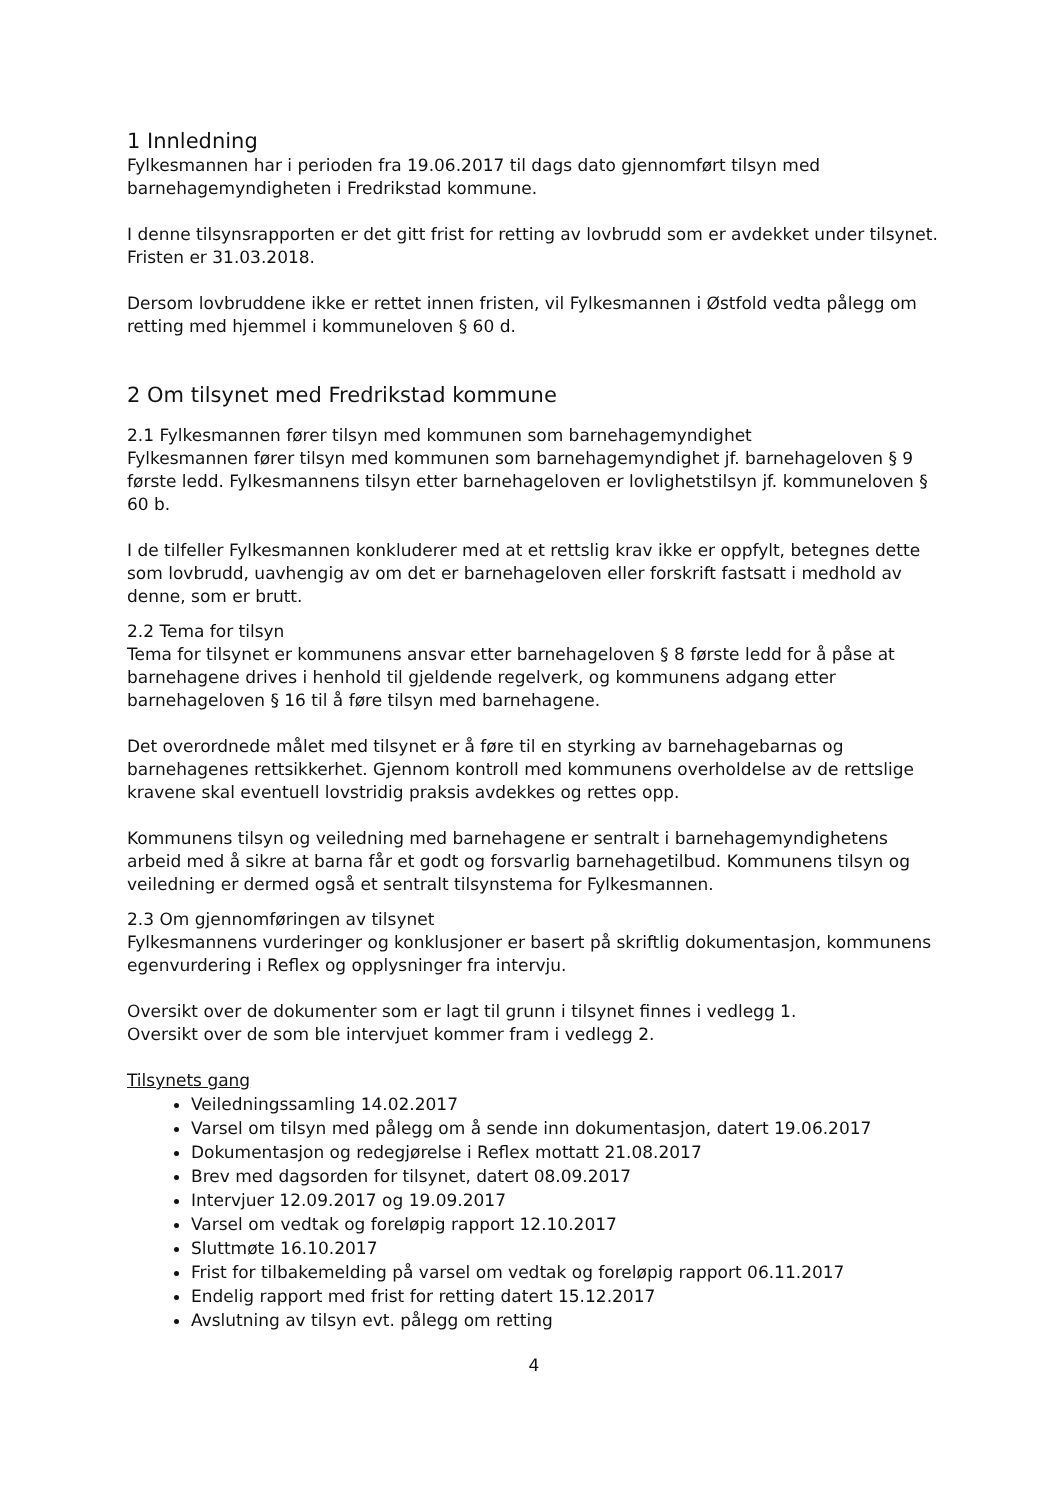1 Innledning
Fylkesmannen har i perioden fra 19.06.2017 til dags dato gjennomført tilsyn med barnehagemyndigheten i Fredrikstad kommune.
I denne tilsynsrapporten er det gitt frist for retting av lovbrudd som er avdekket under tilsynet. Fristen er 31.03.2018.
Dersom lovbruddene ikke er rettet innen fristen, vil Fylkesmannen i Østfold vedta pålegg om retting med hjemmel i kommuneloven § 60 d.
2 Om tilsynet med Fredrikstad kommune
2.1 Fylkesmannen fører tilsyn med kommunen som barnehagemyndighet
Fylkesmannen fører tilsyn med kommunen som barnehagemyndighet jf. barnehageloven § 9 første ledd. Fylkesmannens tilsyn etter barnehageloven er lovlighetstilsyn jf. kommuneloven § 60 b.
I de tilfeller Fylkesmannen konkluderer med at et rettslig krav ikke er oppfylt, betegnes dette som lovbrudd, uavhengig av om det er barnehageloven eller forskrift fastsatt i medhold av denne, som er brutt.
2.2 Tema for tilsyn
Tema for tilsynet er kommunens ansvar etter barnehageloven § 8 første ledd for å påse at barnehagene drives i henhold til gjeldende regelverk, og kommunens adgang etter barnehageloven § 16 til å føre tilsyn med barnehagene.
Det overordnede målet med tilsynet er å føre til en styrking av barnehagebarnas og barnehagenes rettsikkerhet. Gjennom kontroll med kommunens overholdelse av de rettslige kravene skal eventuell lovstridig praksis avdekkes og rettes opp.
Kommunens tilsyn og veiledning med barnehagene er sentralt i barnehagemyndighetens arbeid med å sikre at barna får et godt og forsvarlig barnehagetilbud. Kommunens tilsyn og veiledning er dermed også et sentralt tilsynstema for Fylkesmannen.
2.3 Om gjennomføringen av tilsynet
Fylkesmannens vurderinger og konklusjoner er basert på skriftlig dokumentasjon, kommunens egenvurdering i Reflex og opplysninger fra intervju.
Oversikt over de dokumenter som er lagt til grunn i tilsynet finnes i vedlegg 1.
Oversikt over de som ble intervjuet kommer fram i vedlegg 2.
Tilsynets gang
Veiledningssamling 14.02.2017
Varsel om tilsyn med pålegg om å sende inn dokumentasjon, datert 19.06.2017
Dokumentasjon og redegjørelse i Reflex mottatt 21.08.2017
Brev med dagsorden for tilsynet, datert 08.09.2017
Intervjuer 12.09.2017 og 19.09.2017
Varsel om vedtak og foreløpig rapport 12.10.2017
Sluttmøte 16.10.2017
Frist for tilbakemelding på varsel om vedtak og foreløpig rapport 06.11.2017
Endelig rapport med frist for retting datert 15.12.2017
Avslutning av tilsyn evt. pålegg om retting
4